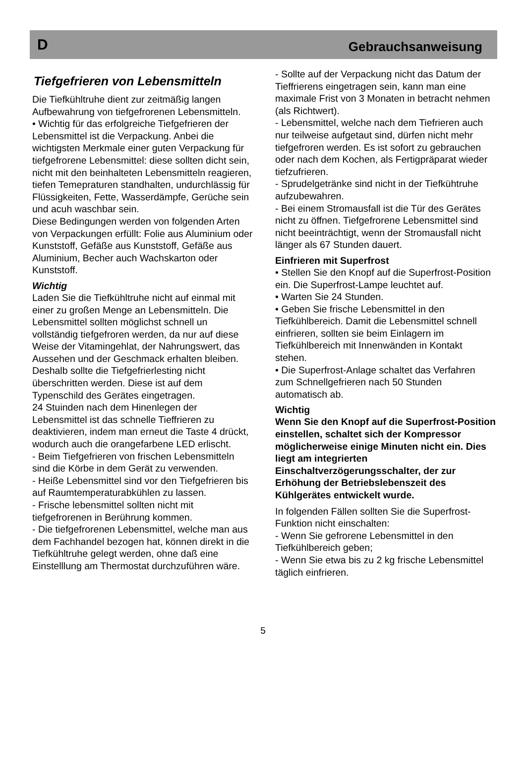D Gebrauchsanweisung
Tiefgefrieren von Lebensmitteln
Die Tiefkühltruhe dient zur zeitmäßig langen Aufbewahrung von tiefgefrorenen Lebensmitteln.
• Wichtig für das erfolgreiche Tiefgefrieren der Lebensmittel ist die Verpackung. Anbei die wichtigsten Merkmale einer guten Verpackung für tiefgefrorene Lebensmittel: diese sollten dicht sein, nicht mit den beinhalteten Lebensmitteln reagieren, tiefen Temepraturen standhalten, undurchlässig für Flüssigkeiten, Fette, Wasserdämpfe, Gerüche sein und acuh waschbar sein.
Diese Bedingungen werden von folgenden Arten von Verpackungen erfüllt: Folie aus Aluminium oder Kunststoff, Gefäße aus Kunststoff, Gefäße aus Aluminium, Becher auch Wachskarton oder Kunststoff.
Wichtig
Laden Sie die Tiefkühltruhe nicht auf einmal mit einer zu großen Menge an Lebensmitteln. Die Lebensmittel sollten möglichst schnell un vollständig tiefgefroren werden, da nur auf diese Weise der Vitamingehlat, der Nahrungswert, das Aussehen und der Geschmack erhalten bleiben. Deshalb sollte die Tiefgefrierlesting nicht überschritten werden. Diese ist auf dem Typenschild des Gerätes eingetragen.
24 Stuinden nach dem Hinenlegen der Lebensmittel ist das schnelle Tieffrieren zu deaktivieren, indem man erneut die Taste 4 drückt, wodurch auch die orangefarbene LED erlischt.
- Beim Tiefgefrieren von frischen Lebensmitteln sind die Körbe in dem Gerät zu verwenden.
- Heiße Lebensmittel sind vor den Tiefgefrieren bis auf Raumtemperaturabkühlen zu lassen.
- Frische lebensmittel sollten nicht mit tiefgefrorenen in Berührung kommen.
- Die tiefgefrorenen Lebensmittel, welche man aus dem Fachhandel bezogen hat, können direkt in die Tiefkühltruhe gelegt werden, ohne daß eine Einstelllung am Thermostat durchzuführen wäre.
- Sollte auf der Verpackung nicht das Datum der Tieffrierens eingetragen sein, kann man eine maximale Frist von 3 Monaten in betracht nehmen (als Richtwert).
- Lebensmittel, welche nach dem Tiefrieren auch nur teilweise aufgetaut sind, dürfen nicht mehr tiefgefroren werden. Es ist sofort zu gebrauchen oder nach dem Kochen, als Fertigpräparat wieder tiefzufrieren.
- Sprudelgetränke sind nicht in der Tiefkühtruhe aufzubewahren.
- Bei einem Stromausfall ist die Tür des Gerätes nicht zu öffnen. Tiefgefrorene Lebensmittel sind nicht beeinträchtigt, wenn der Stromausfall nicht länger als 67 Stunden dauert.
Einfrieren mit Superfrost
• Stellen Sie den Knopf auf die Superfrost-Position ein. Die Superfrost-Lampe leuchtet auf.
• Warten Sie 24 Stunden.
• Geben Sie frische Lebensmittel in den Tiefkühlbereich. Damit die Lebensmittel schnell einfrieren, sollten sie beim Einlagern im Tiefkühlbereich mit Innenwänden in Kontakt stehen.
• Die Superfrost-Anlage schaltet das Verfahren zum Schnellgefrieren nach 50 Stunden automatisch ab.
Wichtig
Wenn Sie den Knopf auf die Superfrost-Position einstellen, schaltet sich der Kompressor möglicherweise einige Minuten nicht ein. Dies liegt am integrierten Einschaltverzögerungsschalter, der zur Erhöhung der Betriebslebenszeit des Kühlgerätes entwickelt wurde.
In folgenden Fällen sollten Sie die Superfrost-Funktion nicht einschalten:
- Wenn Sie gefrorene Lebensmittel in den Tiefkühlbereich geben;
- Wenn Sie etwa bis zu 2 kg frische Lebensmittel täglich einfrieren.
5